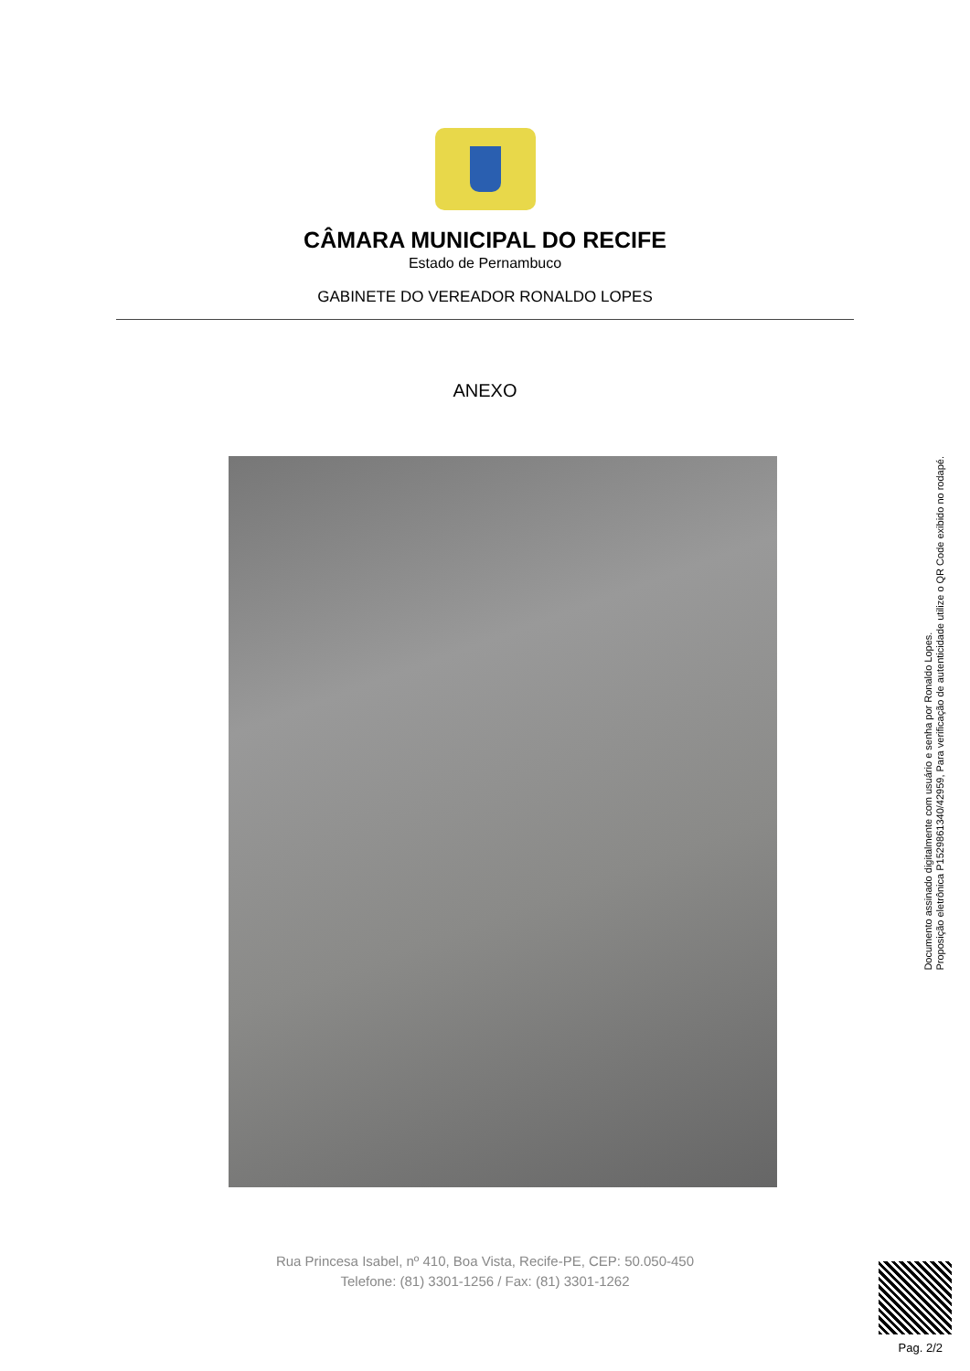CÂMARA MUNICIPAL DO RECIFE
Estado de Pernambuco
GABINETE DO VEREADOR RONALDO LOPES
ANEXO
Rua Princesa Isabel, nº 410, Boa Vista, Recife-PE, CEP: 50.050-450
Telefone: (81) 3301-1256 / Fax: (81) 3301-1262
Documento assinado digitalmente com usuário e senha por Ronaldo Lopes.
Proposição eletrônica P15298613​40/42959, Para verificação de autenticidade utilize o QR Code exibido no rodapé.
Pag. 2/2